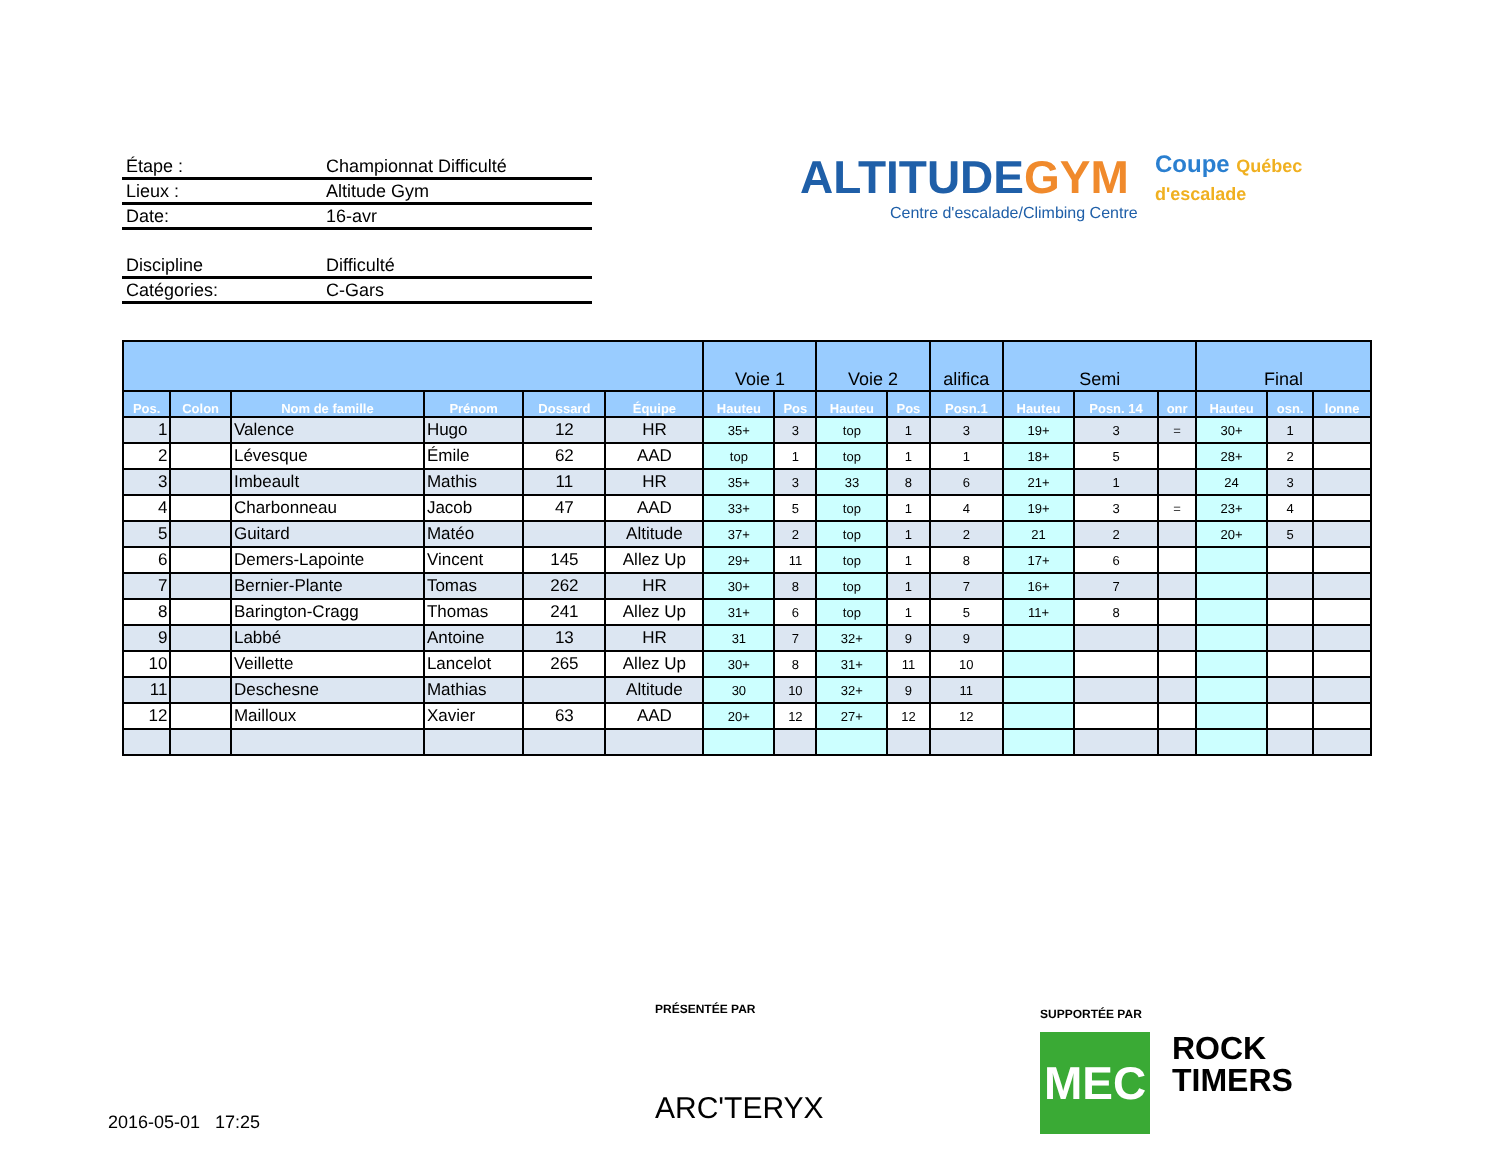Étape : Championnat Difficulté
Lieux : Altitude Gym
Date: 16-avr
Discipline Difficulté
Catégories: C-Gars
ALTITUDEGYM
Centre d'escalade/Climbing Centre
Coupe Québec d'escalade
| | | | | | | Voie 1 | | Voie 2 | | alifica | Semi | | | Final | | |
| --- | --- | --- | --- | --- | --- | --- | --- | --- | --- | --- | --- | --- | --- | --- | --- | --- |
| Pos. | Colon | Nom de famille | Prénom | Dossard | Équipe | Hauteu | Pos | Hauteu | Pos | Posn.1 | Hauteu | Posn. 14 | onr | Hauteu | osn. | lonne |
| 1 | | Valence | Hugo | 12 | HR | 35+ | 3 | top | 1 | 3 | 19+ | 3 | = | 30+ | 1 | |
| 2 | | Lévesque | Émile | 62 | AAD | top | 1 | top | 1 | 1 | 18+ | 5 | | 28+ | 2 | |
| 3 | | Imbeault | Mathis | 11 | HR | 35+ | 3 | 33 | 8 | 6 | 21+ | 1 | | 24 | 3 | |
| 4 | | Charbonneau | Jacob | 47 | AAD | 33+ | 5 | top | 1 | 4 | 19+ | 3 | = | 23+ | 4 | |
| 5 | | Guitard | Matéo | | Altitude | 37+ | 2 | top | 1 | 2 | 21 | 2 | | 20+ | 5 | |
| 6 | | Demers-Lapointe | Vincent | 145 | Allez Up | 29+ | 11 | top | 1 | 8 | 17+ | 6 | | | | |
| 7 | | Bernier-Plante | Tomas | 262 | HR | 30+ | 8 | top | 1 | 7 | 16+ | 7 | | | | |
| 8 | | Barington-Cragg | Thomas | 241 | Allez Up | 31+ | 6 | top | 1 | 5 | 11+ | 8 | | | | |
| 9 | | Labbé | Antoine | 13 | HR | 31 | 7 | 32+ | 9 | 9 | | | | | | |
| 10 | | Veillette | Lancelot | 265 | Allez Up | 30+ | 8 | 31+ | 11 | 10 | | | | | | |
| 11 | | Deschesne | Mathias | | Altitude | 30 | 10 | 32+ | 9 | 11 | | | | | | |
| 12 | | Mailloux | Xavier | 63 | AAD | 20+ | 12 | 27+ | 12 | 12 | | | | | | |
PRÉSENTÉE PAR
ARC'TERYX
SUPPORTÉE PAR
MEC
ROCK
TIMERS
2016-05-01 17:25